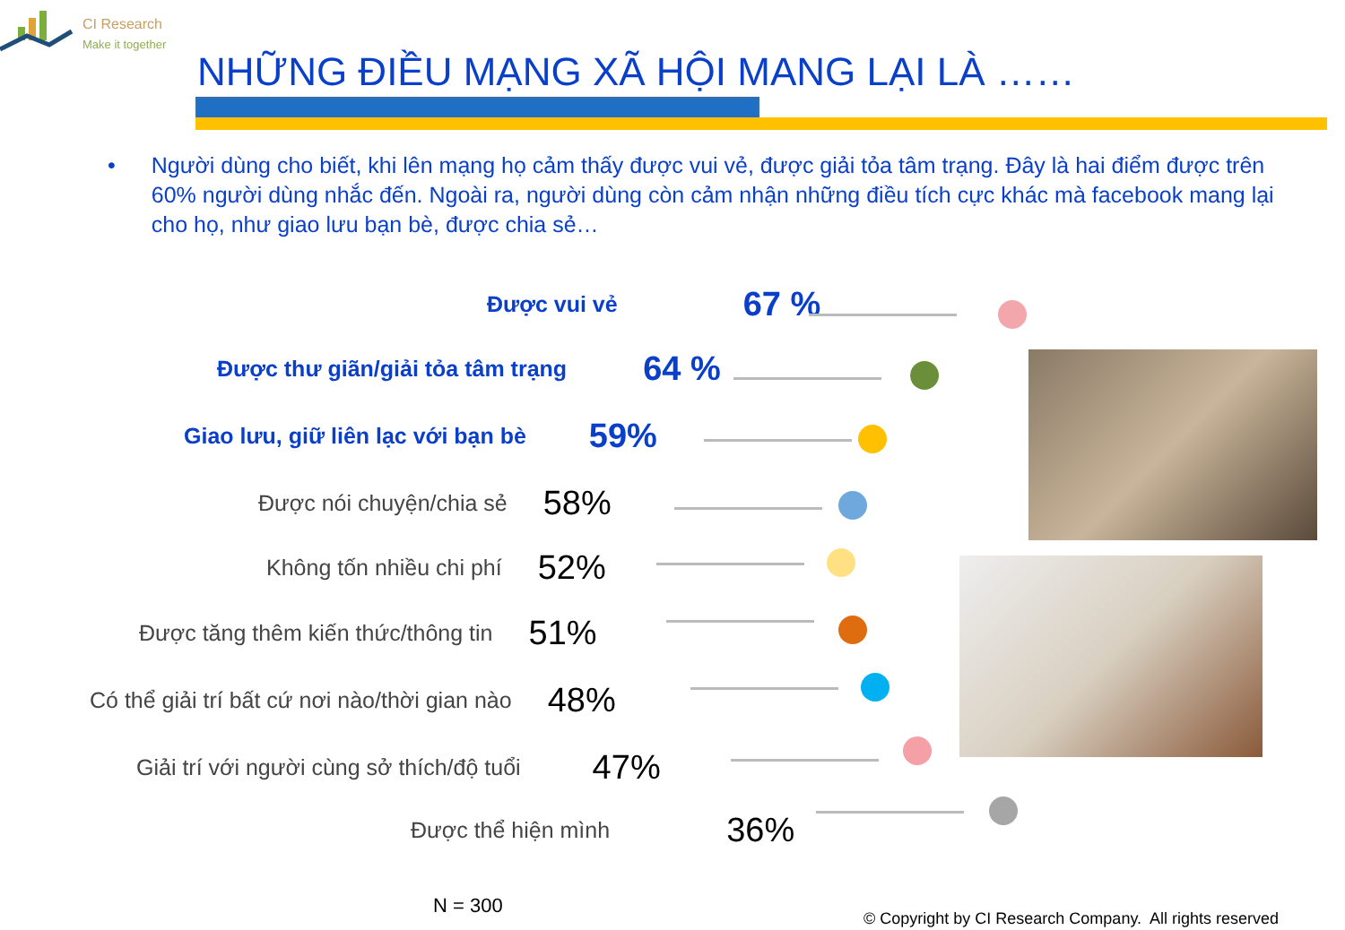CI Research
Make it together
NHỮNG ĐIỀU MẠNG XÃ HỘI MANG LẠI LÀ ……
• Người dùng cho biết, khi lên mạng họ cảm thấy được vui vẻ, được giải tỏa tâm trạng. Đây là hai điểm được trên 60% người dùng nhắc đến. Ngoài ra, người dùng còn cảm nhận những điều tích cực khác mà facebook mang lại cho họ, như giao lưu bạn bè, được chia sẻ…
Được vui vẻ 67 %
Được thư giãn/giải tỏa tâm trạng 64 %
Giao lưu, giữ liên lạc với bạn bè 59%
Được nói chuyện/chia sẻ 58%
Không tốn nhiều chi phí 52%
Được tăng thêm kiến thức/thông tin 51%
Có thể giải trí bất cứ nơi nào/thời gian nào 48%
Giải trí với người cùng sở thích/độ tuổi 47%
Được thể hiện mình 36%
N = 300
© Copyright by CI Research Company. All rights reserved